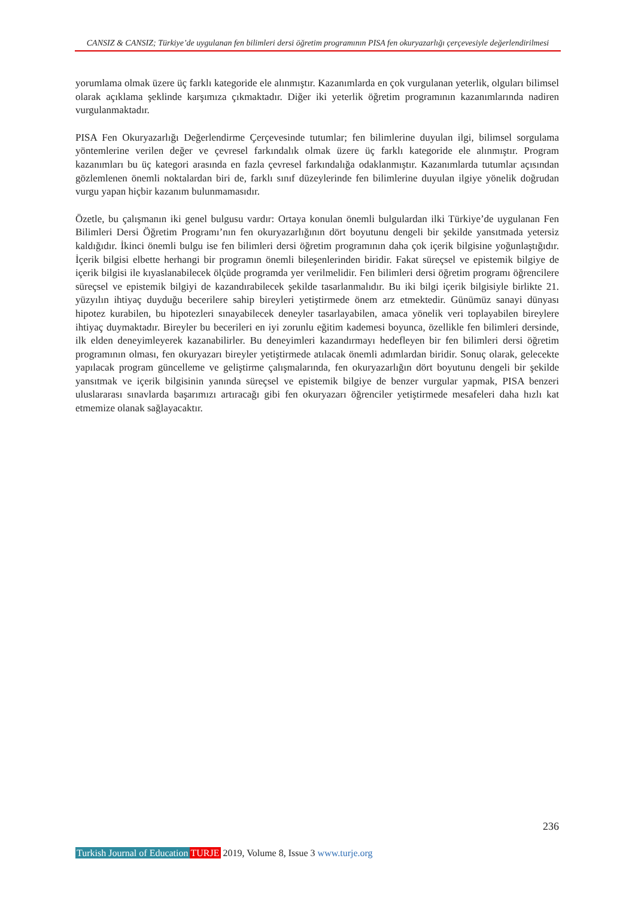CANSIZ & CANSIZ; Türkiye’de uygulanan fen bilimleri dersi öğretim programının PISA fen okuryazarlığı çerçevesiyle değerlendirilmesi
yorumlama olmak üzere üç farklı kategoride ele alınmıştır. Kazanımlarda en çok vurgulanan yeterlik, olguları bilimsel olarak açıklama şeklinde karşımıza çıkmaktadır. Diğer iki yeterlik öğretim programının kazanımlarında nadiren vurgulanmaktadır.
PISA Fen Okuryazarlığı Değerlendirme Çerçevesinde tutumlar; fen bilimlerine duyulan ilgi, bilimsel sorgulama yöntemlerine verilen değer ve çevresel farkındalık olmak üzere üç farklı kategoride ele alınmıştır. Program kazanımları bu üç kategori arasında en fazla çevresel farkındalığa odaklanmıştır. Kazanımlarda tutumlar açısından gözlemlenen önemli noktalardan biri de, farklı sınıf düzeylerinde fen bilimlerine duyulan ilgiye yönelik doğrudan vurgu yapan hiçbir kazanım bulunmamasıdır.
Özetle, bu çalışmanın iki genel bulgusu vardır: Ortaya konulan önemli bulgulardan ilki Türkiye’de uygulanan Fen Bilimleri Dersi Öğretim Programı’nın fen okuryazarlığının dört boyutunu dengeli bir şekilde yansıtmada yetersiz kaldığıdır. İkinci önemli bulgu ise fen bilimleri dersi öğretim programının daha çok içerik bilgisine yoğunlaştığıdır. İçerik bilgisi elbette herhangi bir programın önemli bileşenlerinden biridir. Fakat süreçsel ve epistemik bilgiye de içerik bilgisi ile kıyaslanabilecek ölçüde programda yer verilmelidir. Fen bilimleri dersi öğretim programı öğrencilere süreçsel ve epistemik bilgiyi de kazandırabilecek şekilde tasarlanmalıdır. Bu iki bilgi içerik bilgisiyle birlikte 21. yüzyılın ihtiyaç duyduğu becerilere sahip bireyleri yetiştirmede önem arz etmektedir. Günümüz sanayi dünyası hipotez kurabilen, bu hipotezleri sınayabilecek deneyler tasarlayabilen, amaca yönelik veri toplayabilen bireylere ihtiyaç duymaktadır. Bireyler bu becerileri en iyi zorunlu eğitim kademesi boyunca, özellikle fen bilimleri dersinde, ilk elden deneyimleyerek kazanabilirler. Bu deneyimleri kazandırmayı hedefleyen bir fen bilimleri dersi öğretim programının olması, fen okuryazarı bireyler yetiştirmede atılacak önemli adımlardan biridir. Sonuç olarak, gelecekte yapılacak program güncelleme ve geliştirme çalışmalarında, fen okuryazarlığın dört boyutunu dengeli bir şekilde yansıtmak ve içerik bilgisinin yanında süreçsel ve epistemik bilgiye de benzer vurgular yapmak, PISA benzeri uluslararası sınavlarda başarımızı artıracağı gibi fen okuryazarı öğrenciler yetiştirmede mesafeleri daha hızlı kat etmemize olanak sağlayacaktır.
236
Turkish Journal of Education TURJE 2019, Volume 8, Issue 3 www.turje.org